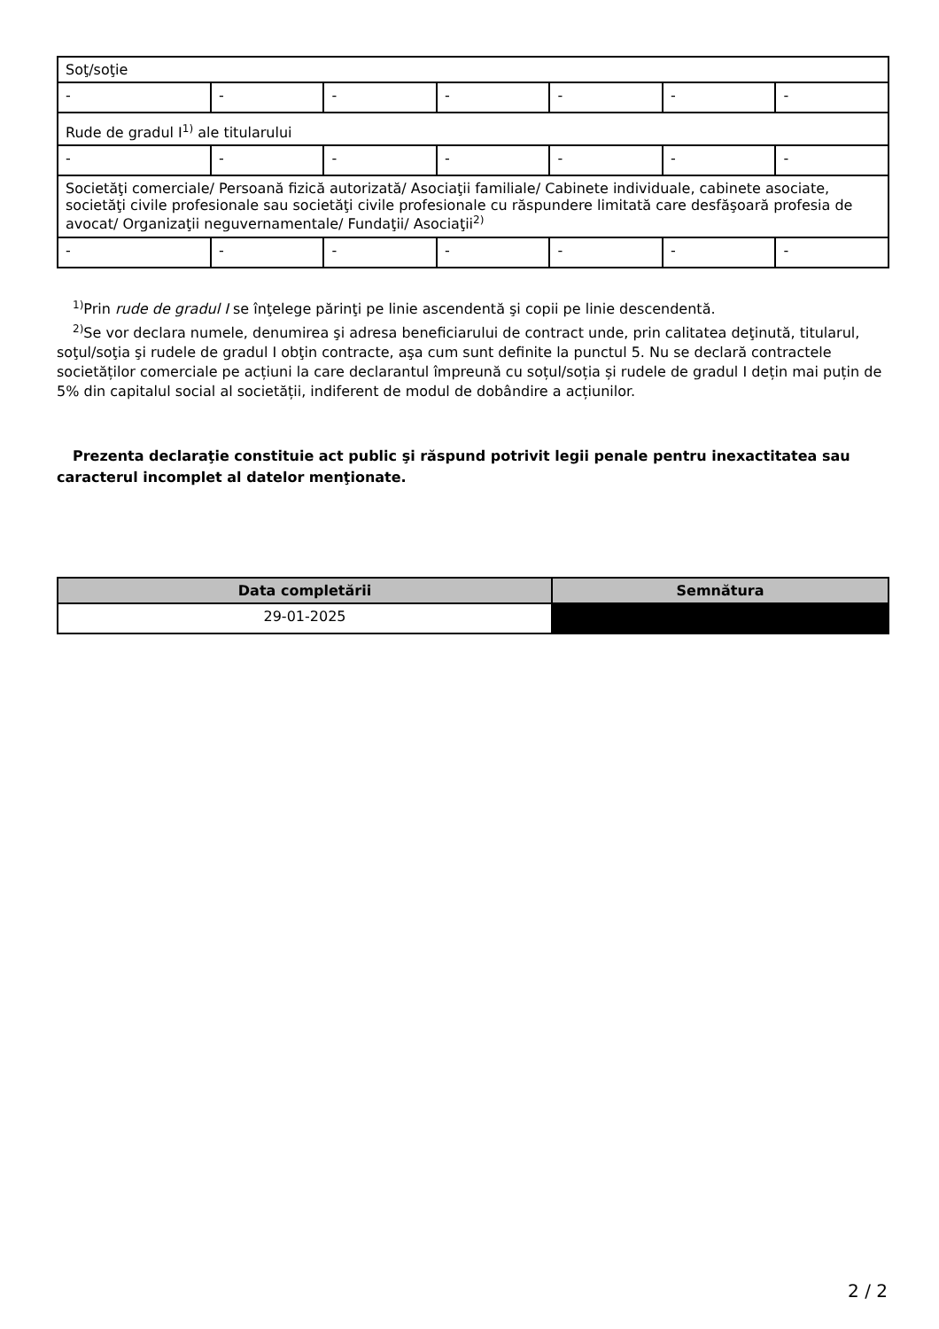| Soţ/soţie | | | | | | |
| - | - | - | - | - | - | - |
| Rude de gradul I<sup>1)</sup> ale titularului | | | | | | |
| - | - | - | - | - | - | - |
| Societăţi comerciale/ Persoană fizică autorizată/ Asociaţii familiale/ Cabinete individuale, cabinete asociate, societăţi civile profesionale sau societăţi civile profesionale cu răspundere limitată care desfăşoară profesia de avocat/ Organizaţii neguvernamentale/ Fundaţii/ Asociaţii<sup>2)</sup> | | | | | | |
| - | - | - | - | - | - | - |
<sup>1)</sup> Prin rude de gradul I se înţelege părinţi pe linie ascendentă şi copii pe linie descendentă.
<sup>2)</sup> Se vor declara numele, denumirea şi adresa beneficiarului de contract unde, prin calitatea deţinută, titularul, soţul/soţia şi rudele de gradul I obţin contracte, aşa cum sunt definite la punctul 5. Nu se declară contractele societăților comerciale pe acțiuni la care declarantul împreună cu soțul/soția și rudele de gradul I dețin mai puțin de 5% din capitalul social al societății, indiferent de modul de dobândire a acțiunilor.
Prezenta declaraţie constituie act public şi răspund potrivit legii penale pentru inexactitatea sau caracterul incomplet al datelor menţionate.
| Data completării | Semnătura |
| --- | --- |
| 29-01-2025 | |
2 / 2